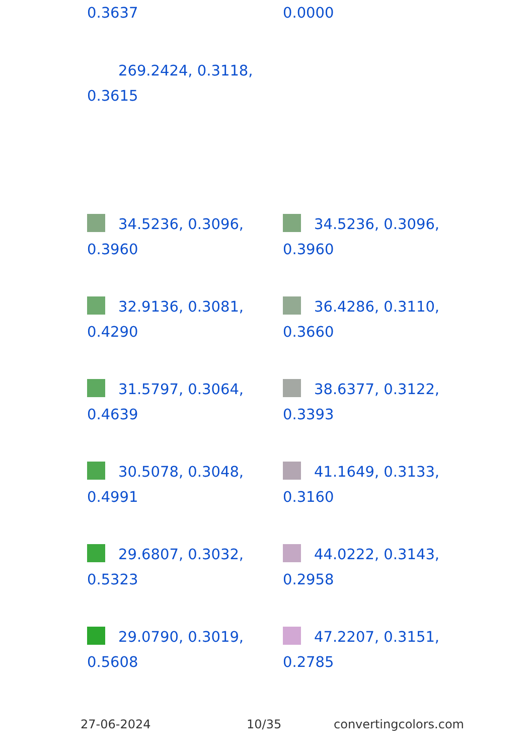0.3637 0.0000
269.2424, 0.3118, 0.3615
34.5236, 0.3096, 0.3960
34.5236, 0.3096, 0.3960
32.9136, 0.3081, 0.4290
36.4286, 0.3110, 0.3660
31.5797, 0.3064, 0.4639
38.6377, 0.3122, 0.3393
30.5078, 0.3048, 0.4991
41.1649, 0.3133, 0.3160
29.6807, 0.3032, 0.5323
44.0222, 0.3143, 0.2958
29.0790, 0.3019, 0.5608
47.2207, 0.3151, 0.2785
27-06-2024 10/35 convertingcolors.com